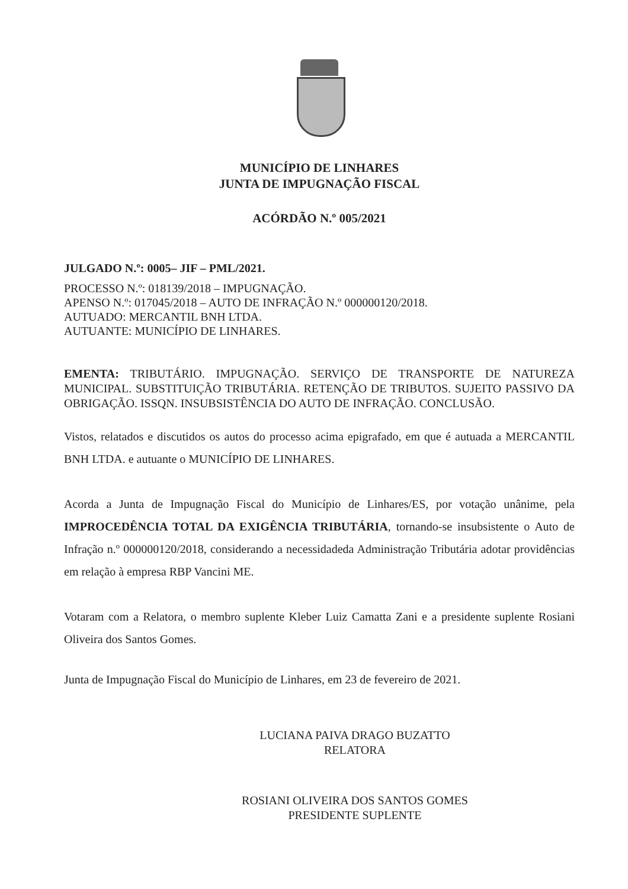MUNICÍPIO DE LINHARES
JUNTA DE IMPUGNAÇÃO FISCAL
ACÓRDÃO N.º 005/2021
JULGADO N.º: 0005– JIF – PML/2021.
PROCESSO N.º: 018139/2018 – IMPUGNAÇÃO.
APENSO N.º: 017045/2018 – AUTO DE INFRAÇÃO N.º 000000120/2018.
AUTUADO: MERCANTIL BNH LTDA.
AUTUANTE: MUNICÍPIO DE LINHARES.
EMENTA: TRIBUTÁRIO. IMPUGNAÇÃO. SERVIÇO DE TRANSPORTE DE NATUREZA MUNICIPAL. SUBSTITUIÇÃO TRIBUTÁRIA. RETENÇÃO DE TRIBUTOS. SUJEITO PASSIVO DA OBRIGAÇÃO. ISSQN. INSUBSISTÊNCIA DO AUTO DE INFRAÇÃO. CONCLUSÃO.
Vistos, relatados e discutidos os autos do processo acima epigrafado, em que é autuada a MERCANTIL BNH LTDA. e autuante o MUNICÍPIO DE LINHARES.
Acorda a Junta de Impugnação Fiscal do Município de Linhares/ES, por votação unânime, pela IMPROCEDÊNCIA TOTAL DA EXIGÊNCIA TRIBUTÁRIA, tornando-se insubsistente o Auto de Infração n.º 000000120/2018, considerando a necessidadeda Administração Tributária adotar providências em relação à empresa RBP Vancini ME.
Votaram com a Relatora, o membro suplente Kleber Luiz Camatta Zani e a presidente suplente Rosiani Oliveira dos Santos Gomes.
Junta de Impugnação Fiscal do Município de Linhares, em 23 de fevereiro de 2021.
LUCIANA PAIVA DRAGO BUZATTO
RELATORA
ROSIANI OLIVEIRA DOS SANTOS GOMES
PRESIDENTE SUPLENTE